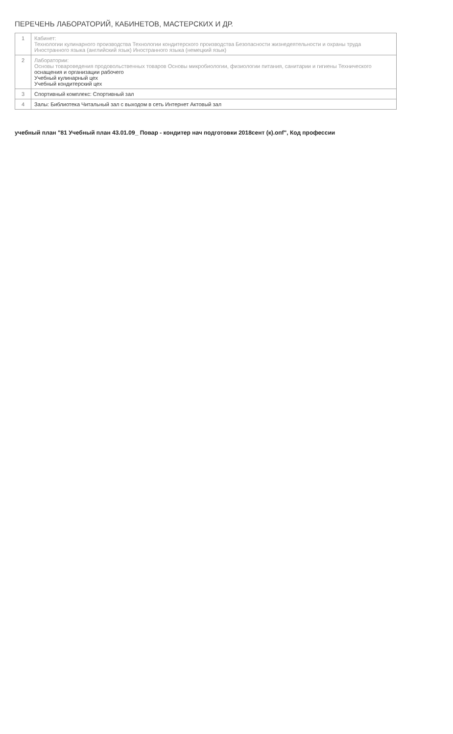ПЕРЕЧЕНЬ ЛАБОРАТОРИЙ, КАБИНЕТОВ, МАСТЕРСКИХ И ДР.
| 1 | Кабинет: Технологии кулинарного производства Технологии кондитерского производства Безопасности жизнедеятельности и охраны труда Иностранного языка (английский язык) Иностранного языка (немецкий язык) |
| 2 | Лаборатории: Основы товароведения продовольственных товаров Основы микробиологии, физиологии питания, санитарии и гигиены Технического оснащения и организации рабочего Учебный кулинарный цех Учебный кондитерский цех |
| 3 | Спортивный комплекс: Спортивный зал |
| 4 | Залы: Библиотека Читальный зал с выходом в сеть Интернет Актовый зал |
учебный план "81 Учебный план 43.01.09_ Повар - кондитер нач подготовки 2018сент (к).опf", Код профессии